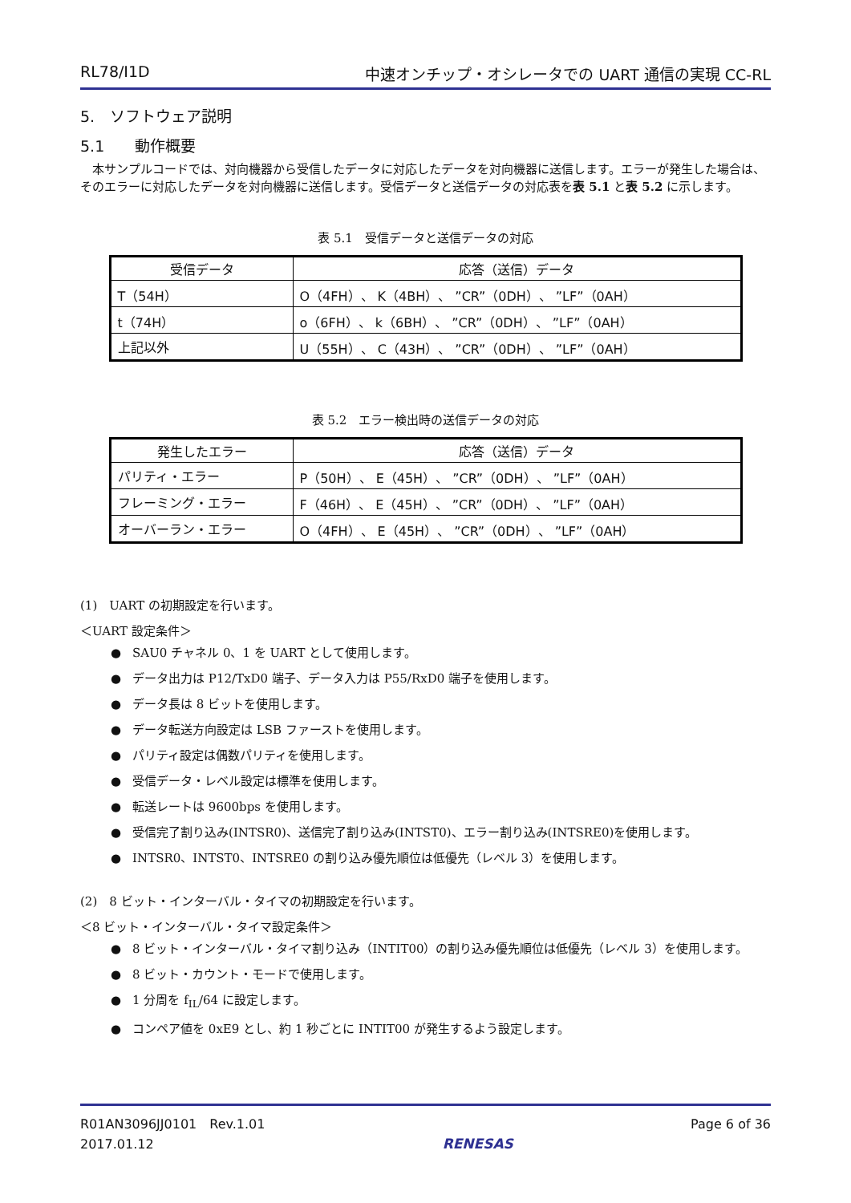RL78/I1D 中速オンチップ・オシレータでの UART 通信の実現 CC-RL
5.　ソフトウェア説明
5.1　　動作概要
　本サンプルコードでは、対向機器から受信したデータに対応したデータを対向機器に送信します。エラーが発生した場合は、そのエラーに対応したデータを対向機器に送信します。受信データと送信データの対応表を表 5.1 と表 5.2 に示します。
表 5.1　受信データと送信データの対応
| 受信データ | 応答（送信）データ |
| --- | --- |
| T（54H） | O（4FH）、 K（4BH）、 ”CR”（0DH）、 ”LF”（0AH） |
| t（74H） | o（6FH）、 k（6BH）、 ”CR”（0DH）、 ”LF”（0AH） |
| 上記以外 | U（55H）、 C（43H）、 ”CR”（0DH）、 ”LF”（0AH） |
表 5.2　エラー検出時の送信データの対応
| 発生したエラー | 応答（送信）データ |
| --- | --- |
| パリティ・エラー | P（50H）、 E（45H）、 ”CR”（0DH）、 ”LF”（0AH） |
| フレーミング・エラー | F（46H）、 E（45H）、 ”CR”（0DH）、 ”LF”（0AH） |
| オーバーラン・エラー | O（4FH）、 E（45H）、 ”CR”（0DH）、 ”LF”（0AH） |
(1)　UART の初期設定を行います。
＜UART 設定条件＞
● SAU0 チャネル 0、1 を UART として使用します。
● データ出力は P12/TxD0 端子、データ入力は P55/RxD0 端子を使用します。
● データ長は 8 ビットを使用します。
● データ転送方向設定は LSB ファーストを使用します。
● パリティ設定は偶数パリティを使用します。
● 受信データ・レベル設定は標準を使用します。
● 転送レートは 9600bps を使用します。
● 受信完了割り込み(INTSR0)、送信完了割り込み(INTST0)、エラー割り込み(INTSRE0)を使用します。
● INTSR0、INTST0、INTSRE0 の割り込み優先順位は低優先（レベル 3）を使用します。
(2)　8 ビット・インターバル・タイマの初期設定を行います。
＜8 ビット・インターバル・タイマ設定条件＞
● 8 ビット・インターバル・タイマ割り込み（INTIT00）の割り込み優先順位は低優先（レベル 3）を使用します。
● 8 ビット・カウント・モードで使用します。
● 1 分周を f<sub>IL</sub>/64 に設定します。
● コンペア値を 0xE9 とし、約 1 秒ごとに INTIT00 が発生するよう設定します。
R01AN3096JJ0101　Rev.1.01
2017.01.12
RENESAS Page 6 of 36